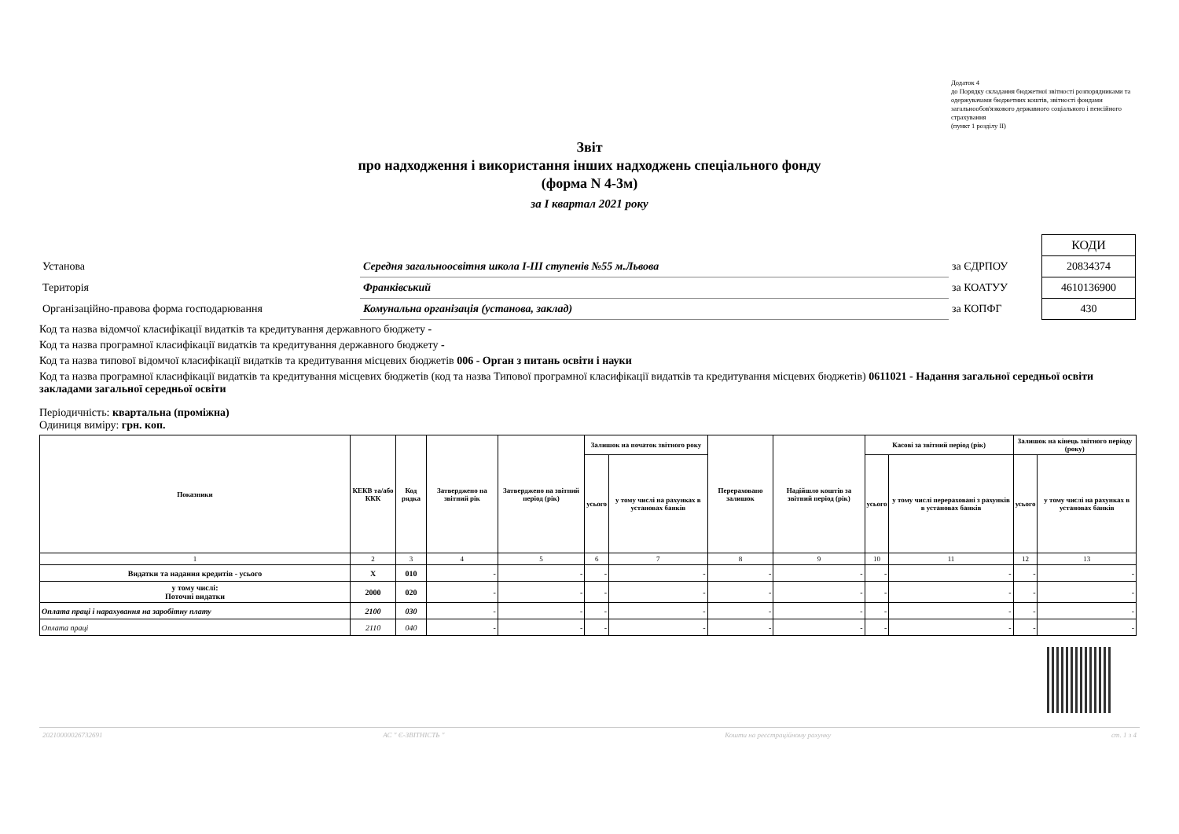Додаток 4
до Порядку складання бюджетної звітності розпорядниками та одержувачами бюджетних коштів, звітності фондами загальнообов'язкового державного соціального і пенсійного страхування
(пункт 1 розділу II)
Звіт
про надходження і використання інших надходжень спеціального фонду
(форма N 4-3м)
за I квартал 2021 року
| | | | КОДИ |
| Установа | Середня загальноосвітня школа I-III ступенів №55 м.Львова | за ЄДРПОУ | 20834374 |
| Територія | Франківський | за КОАТУУ | 4610136900 |
| Організаційно-правова форма господарювання | Комунальна організація (установа, заклад) | за КОПФГ | 430 |
Код та назва відомчої класифікації видатків та кредитування державного бюджету -
Код та назва програмної класифікації видатків та кредитування державного бюджету -
Код та назва типової відомчої класифікації видатків та кредитування місцевих бюджетів 006 - Орган з питань освіти і науки
Код та назва програмної класифікації видатків та кредитування місцевих бюджетів (код та назва Типової програмної класифікації видатків та кредитування місцевих бюджетів) 0611021 - Надання загальної середньої освіти закладами загальної середньої освіти
Періодичність: квартальна (проміжна)
Одиниця виміру: грн. коп.
| Показники | КЕКВ та/або ККК | Код рядка | Затверджено на звітний рік | Затверджено на звітний період (рік) | Залишок на початок звітного року | | Перераховано залишок | Надійшло коштів за звітний період (рік) | Касові за звітний період (рік) | | Залишок на кінець звітного періоду (року) | |
| --- | --- | --- | --- | --- | --- | --- | --- | --- | --- | --- | --- | --- |
| | | | | | усього | у тому числі на рахунках в установах банків | | | усього | у тому числі перераховані з рахунків в установах банків | усього | у тому числі на рахунках в установах банків |
| 1 | 2 | 3 | 4 | 5 | 6 | 7 | 8 | 9 | 10 | 11 | 12 | 13 |
| Видатки та надання кредитів - усього | X | 010 | - | - | - | - | - | - | - | - | - | - |
| у тому числі: Поточні видатки | 2000 | 020 | - | - | - | - | - | - | - | - | - | - |
| Оплата праці і нарахування на заробітну плату | 2100 | 030 | - | - | - | - | - | - | - | - | - | - |
| Оплата праці | 2110 | 040 | - | - | - | - | - | - | - | - | - | - |
20210000026732691 АС " Є-ЗВІТНІСТЬ " Кошти на реєстраційному рахунку ст. 1 з 4